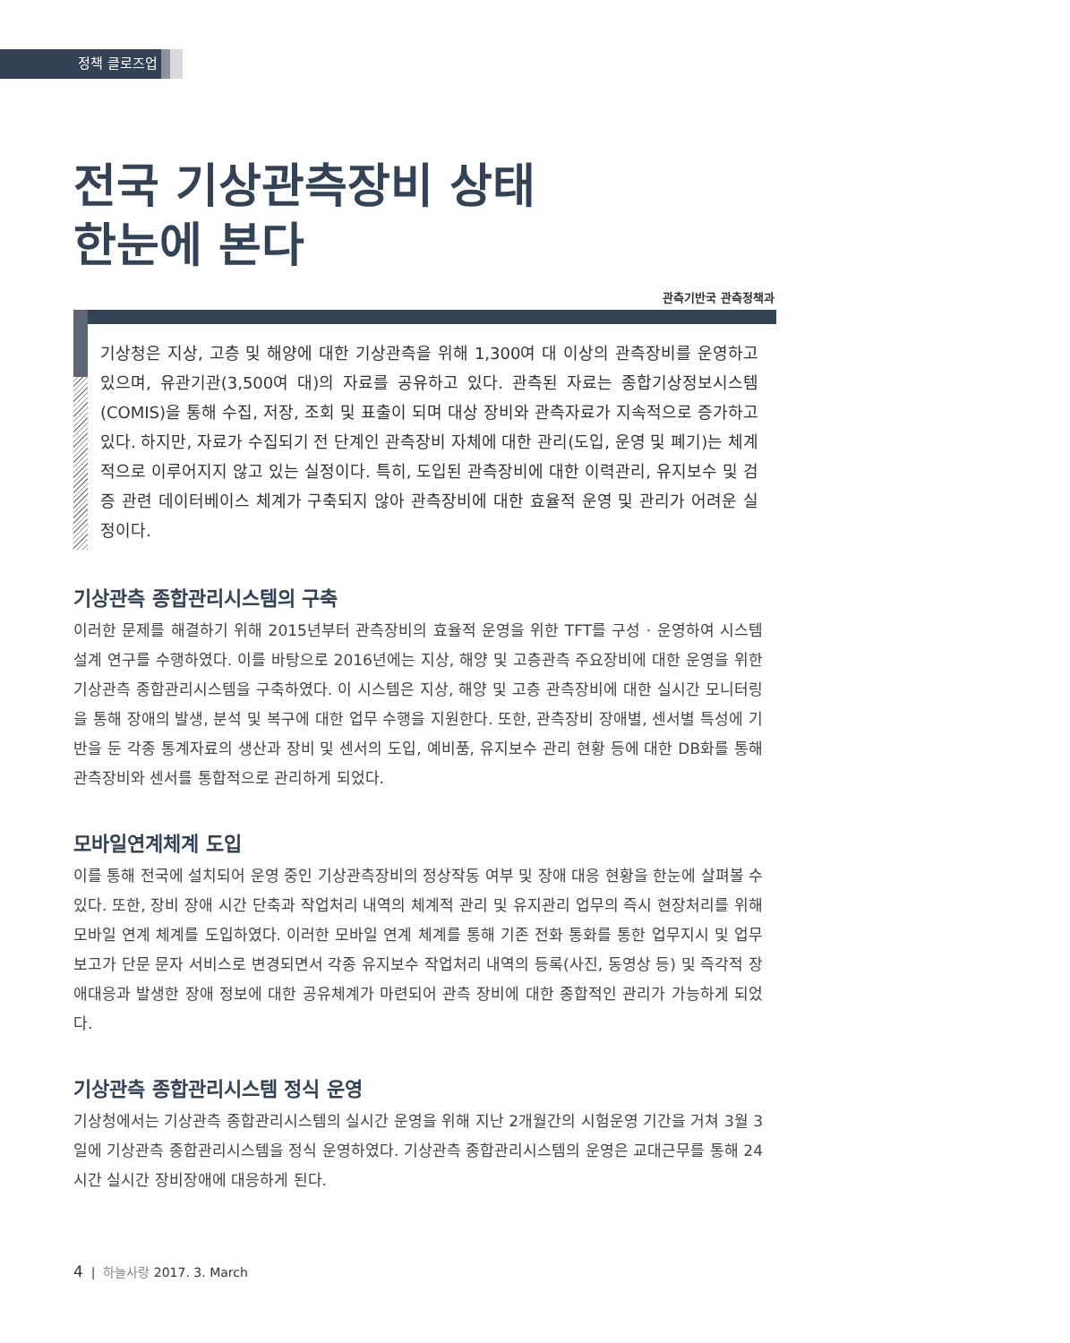정책 클로즈업
전국 기상관측장비 상태
한눈에 본다
관측기반국 관측정책과
기상청은 지상, 고층 및 해양에 대한 기상관측을 위해 1,300여 대 이상의 관측장비를 운영하고 있으며, 유관기관(3,500여 대)의 자료를 공유하고 있다. 관측된 자료는 종합기상정보시스템(COMIS)을 통해 수집, 저장, 조회 및 표출이 되며 대상 장비와 관측자료가 지속적으로 증가하고 있다. 하지만, 자료가 수집되기 전 단계인 관측장비 자체에 대한 관리(도입, 운영 및 폐기)는 체계적으로 이루어지지 않고 있는 실정이다. 특히, 도입된 관측장비에 대한 이력관리, 유지보수 및 검증 관련 데이터베이스 체계가 구축되지 않아 관측장비에 대한 효율적 운영 및 관리가 어려운 실정이다.
기상관측 종합관리시스템의 구축
이러한 문제를 해결하기 위해 2015년부터 관측장비의 효율적 운영을 위한 TFT를 구성 · 운영하여 시스템 설계 연구를 수행하였다. 이를 바탕으로 2016년에는 지상, 해양 및 고층관측 주요장비에 대한 운영을 위한 기상관측 종합관리시스템을 구축하였다. 이 시스템은 지상, 해양 및 고층 관측장비에 대한 실시간 모니터링을 통해 장애의 발생, 분석 및 복구에 대한 업무 수행을 지원한다. 또한, 관측장비 장애별, 센서별 특성에 기반을 둔 각종 통계자료의 생산과 장비 및 센서의 도입, 예비품, 유지보수 관리 현황 등에 대한 DB화를 통해 관측장비와 센서를 통합적으로 관리하게 되었다.
모바일연계체계 도입
이를 통해 전국에 설치되어 운영 중인 기상관측장비의 정상작동 여부 및 장애 대응 현황을 한눈에 살펴볼 수 있다. 또한, 장비 장애 시간 단축과 작업처리 내역의 체계적 관리 및 유지관리 업무의 즉시 현장처리를 위해 모바일 연계 체계를 도입하였다. 이러한 모바일 연계 체계를 통해 기존 전화 통화를 통한 업무지시 및 업무보고가 단문 문자 서비스로 변경되면서 각종 유지보수 작업처리 내역의 등록(사진, 동영상 등) 및 즉각적 장애대응과 발생한 장애 정보에 대한 공유체계가 마련되어 관측 장비에 대한 종합적인 관리가 가능하게 되었다.
기상관측 종합관리시스템 정식 운영
기상청에서는 기상관측 종합관리시스템의 실시간 운영을 위해 지난 2개월간의 시험운영 기간을 거쳐 3월 3일에 기상관측 종합관리시스템을 정식 운영하였다. 기상관측 종합관리시스템의 운영은 교대근무를 통해 24시간 실시간 장비장애에 대응하게 된다.
4 | 하늘사랑 2017. 3. March